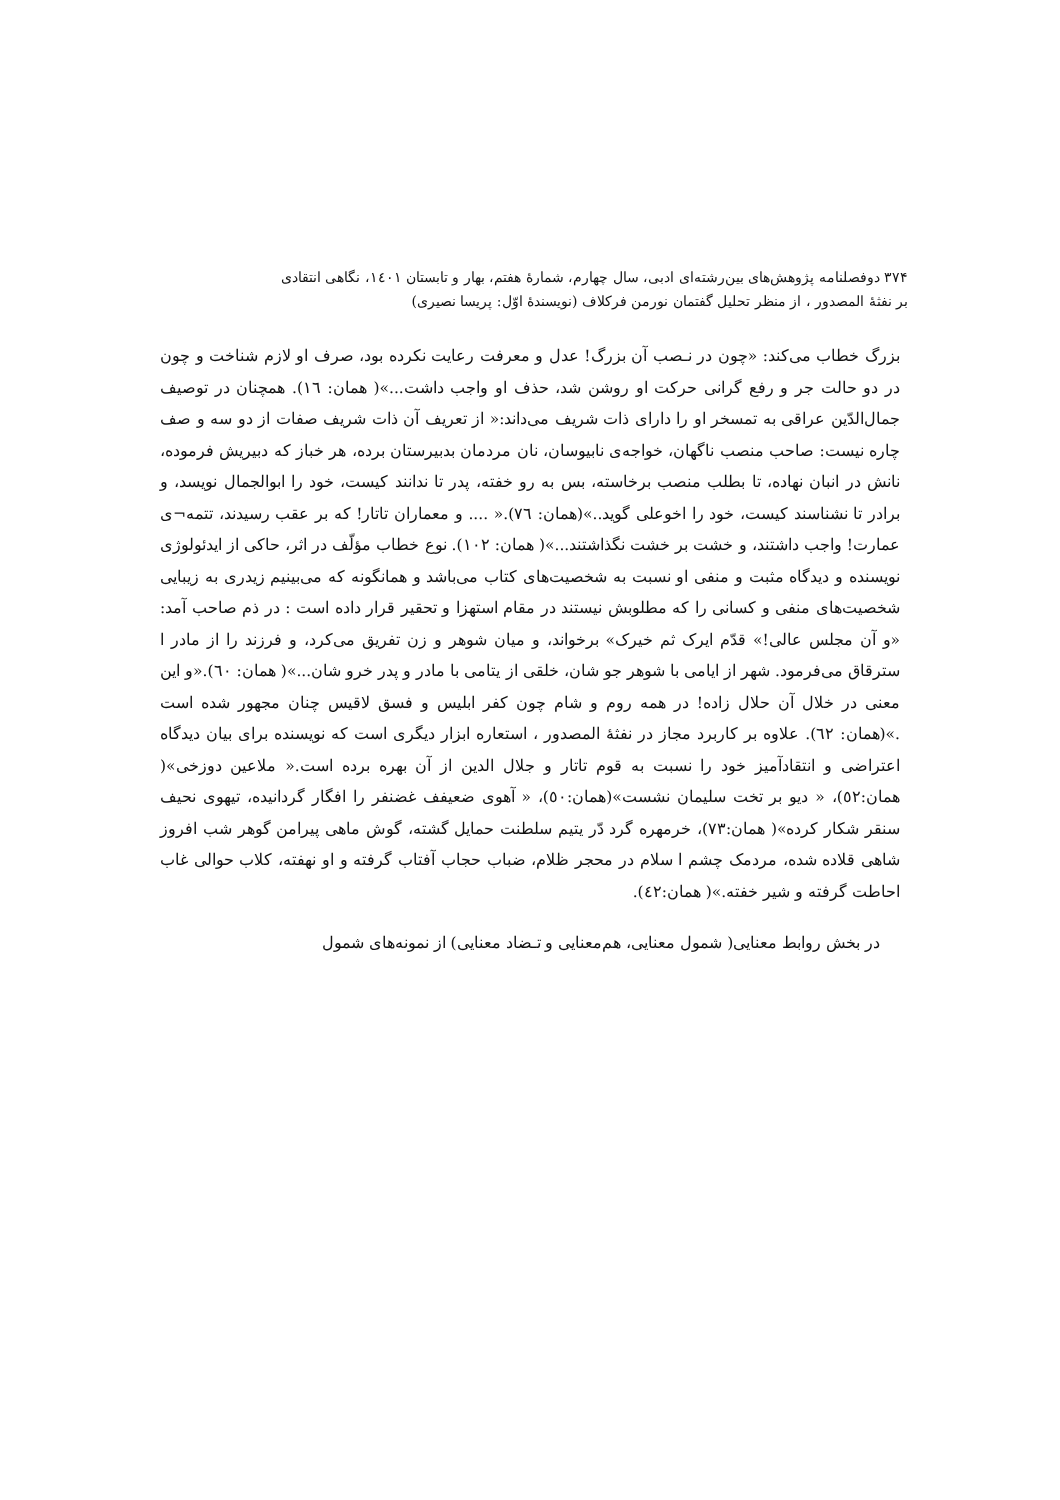۳۷۴ دوفصلنامه پژوهش‌های بین‌رشته‌ای ادبی، سال چهارم، شمارهٔ هفتم، بهار و تابستان ۱٤۰۱، نگاهی انتقادی
بر نفثهٔ المصدور ، از منظر تحلیل گفتمان نورمن فرکلاف (نویسندهٔ اوّل: پریسا نصیری)
بزرگ خطاب می‌کند: «چون در نـصب آن بزرگ! عدل و معرفت رعایت نکرده بود، صرف او لازم شناخت و چون در دو حالت جر و رفع گرانی حرکت او روشن شد، حذف او واجب داشت...»( همان: ١٦). همچنان در توصیف جمال‌الدّین عراقی به تمسخر او را دارای ذات شریف می‌داند:« از تعریف آن ذات شریف صفات از دو سه و صف چاره نیست: صاحب منصب ناگهان، خواجه‌ی نابیوسان، نان مردمان بدبیرستان برده، هر خباز که دبیریش فرموده، نانش در انبان نهاده، تا بطلب منصب برخاسته، بس به رو خفته، پدر تا ندانند کیست، خود را ابوالجمال نویسد، و برادر تا نشناسند کیست، خود را اخوعلی گوید..»(همان: ٧٦).« .... و معماران تاتار! که بر عقب رسیدند، تتمه¬ی عمارت! واجب داشتند، و خشت بر خشت نگذاشتند...»( همان: ١٠٢). نوع خطاب مؤلّف در اثر، حاکی از ایدئولوژی نویسنده و دیدگاه مثبت و منفی او نسبت به شخصیت‌های کتاب می‌باشد و همانگونه که می‌بینیم زیدری به زیبایی شخصیت‌های منفی و کسانی را که مطلوبش نیستند در مقام استهزا و تحقیر قرار داده است : در ذم صاحب آمد: «و آن مجلس عالی!» قدّم ایرک ثم خیرک» برخواند، و میان شوهر و زن تفریق می‌کرد، و فرزند را از مادر ا سترقاق می‌فرمود. شهر از ایامی با شوهر جو شان، خلقی از یتامی با مادر و پدر خرو شان...»( همان: ٦٠).«و این معنی در خلال آن حلال زاده! در همه روم و شام چون کفر ابلیس و فسق لاقیس چنان مجهور شده است .»(همان: ٦٢). علاوه بر کاربرد مجاز در نفثهٔ المصدور ، استعاره ابزار دیگری است که نویسنده برای بیان دیدگاه اعتراضی و انتقادآمیز خود را نسبت به قوم تاتار و جلال الدین از آن بهره برده است.« ملاعین دوزخی»( همان:٥٢)، « دیو بر تخت سلیمان نشست»(همان:٥٠)، « آهوی ضعیفف غضنفر را افگار گردانیده، تیهوی نحیف سنقر شکار کرده»( همان:٧٣)، خرمهره گرد دّر یتیم سلطنت حمایل گشته، گوش ماهی پیرامن گوهر شب افروز شاهی قلاده شده، مردمک چشم ا سلام در محجر ظلام، ضباب حجاب آفتاب گرفته و او نهفته، کلاب حوالی غاب احاطت گرفته و شیر خفته.»( همان:٤٢).
در بخش روابط معنایی( شمول معنایی، هم‌معنایی و تـضاد معنایی) از نمونه‌های شمول